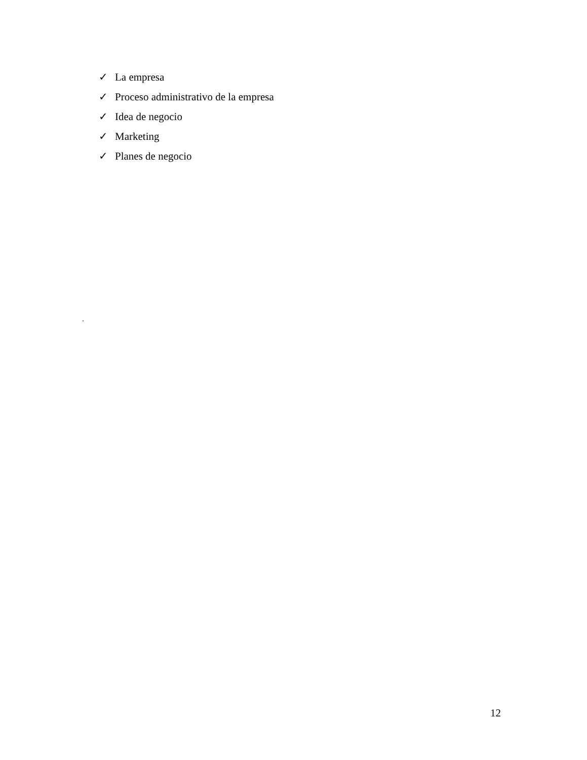✓ La empresa
✓ Proceso administrativo de la empresa
✓ Idea de negocio
✓ Marketing
✓ Planes de negocio
.
12